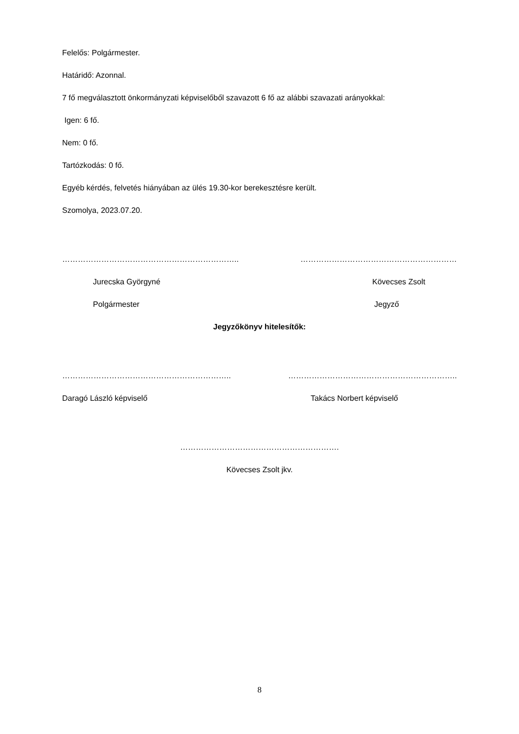Felelős: Polgármester.
Határidő: Azonnal.
7 fő megválasztott önkormányzati képviselőből szavazott 6 fő az alábbi szavazati arányokkal:
Igen: 6 fő.
Nem: 0 fő.
Tartózkodás: 0 fő.
Egyéb kérdés, felvetés hiányában az ülés 19.30-kor berekesztésre került.
Szomolya, 2023.07.20.
………………………………………………………….. ……………………………………………………
Jurecska Györgyné Kövecses Zsolt
Polgármester Jegyző
Jegyzőkönyv hitelesítők:
……………………………………………………….. ………………………………………………………..
Daragó László képviselő Takács Norbert képviselő
…………………………………………………….
Kövecses Zsolt jkv.
8